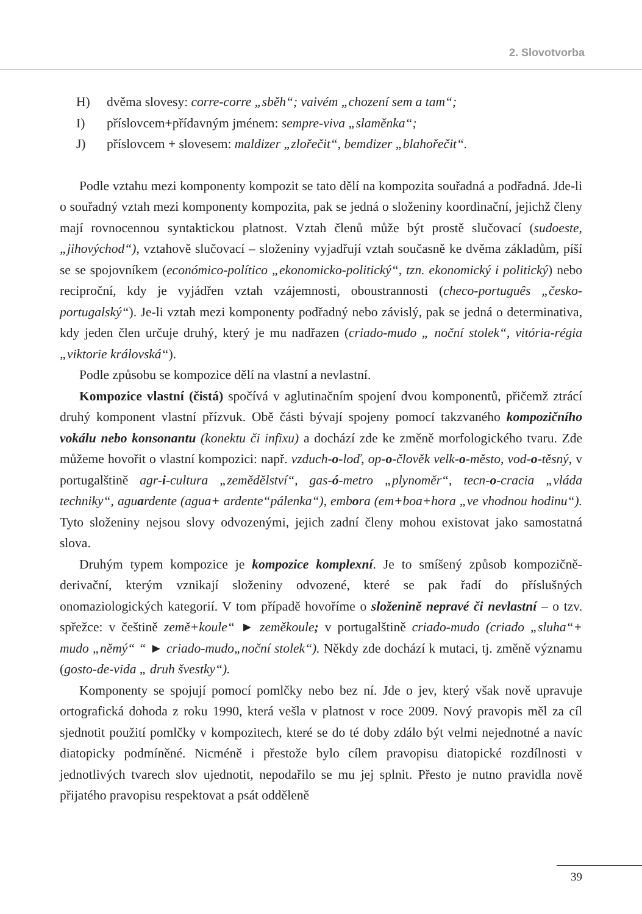2. Slovotvorba
H) dvěma slovesy: corre-corre „sběh“; vaivém „chození sem a tam“;
I) příslovcem+přídavným jménem: sempre-viva „slaměnka“;
J) příslovcem + slovesem: maldizer „zlořečit“, bemdizer „blahořečit“.
Podle vztahu mezi komponenty kompozit se tato dělí na kompozita souřadná a podřadná. Jde-li o souřadný vztah mezi komponenty kompozita, pak se jedná o složeniny koordinační, jejichž členy mají rovnocennou syntaktickou platnost. Vztah členů může být prostě slučovací (sudoeste, „jihovýchod“), vztahově slučovací – složeniny vyjadřují vztah současně ke dvěma základům, píší se se spojovníkem (económico-político „ekonomicko-politický“, tzn. ekonomický i politický) nebo reciproční, kdy je vyjádřen vztah vzájemnosti, oboustrannosti (checo-português „česko-portugalský“). Je-li vztah mezi komponenty podřadný nebo závislý, pak se jedná o determinativa, kdy jeden člen určuje druhý, který je mu nadřazen (criado-mudo „ noční stolek“, vitória-régia „viktorie královská“).
Podle způsobu se kompozice dělí na vlastní a nevlastní.
Kompozice vlastní (čistá) spočívá v aglutinačním spojení dvou komponentů, přičemž ztrácí druhý komponent vlastní přízvuk. Obě části bývají spojeny pomocí takzvaného kompozičního vokálu nebo konsonantu (konektu či infixu) a dochází zde ke změně morfologického tvaru. Zde můžeme hovořit o vlastní kompozici: např. vzduch-o-loď, op-o-člověk velk-o-město, vod-o-těsný, v portugalštině agr-i-cultura „zemědělství“, gas-ó-metro „plynoměr“, tecn-o-cracia „vláda techniky“, aguardente (agua+ ardente“pálenka“), embora (em+boa+hora „ve vhodnou hodinu“). Tyto složeniny nejsou slovy odvozenými, jejich zadní členy mohou existovat jako samostatná slova.
Druhým typem kompozice je kompozice komplexní. Je to smíšený způsob kompozičně-derivační, kterým vznikají složeniny odvozené, které se pak řadí do příslušných onomaziologických kategorií. V tom případě hovoříme o složenině nepravé či nevlastní – o tzv. spřežce: v češtině země+koule“ ► zeměkoule; v portugalštině criado-mudo (criado „sluha“+ mudo „němý“ “ ► criado-mudo„noční stolek“). Někdy zde dochází k mutaci, tj. změně významu (gosto-de-vida „ druh švestky“).
Komponenty se spojují pomocí pomlčky nebo bez ní. Jde o jev, který však nově upravuje ortografická dohoda z roku 1990, která vešla v platnost v roce 2009. Nový pravopis měl za cíl sjednotit použití pomlčky v kompozitech, které se do té doby zdálo být velmi nejednotné a navíc diatopicky podmíněné. Nicméně i přestože bylo cílem pravopisu diatopické rozdílnosti v jednotlivých tvarech slov ujednotit, nepodařilo se mu jej splnit. Přesto je nutno pravidla nově přijatého pravopisu respektovat a psát odděleně
39